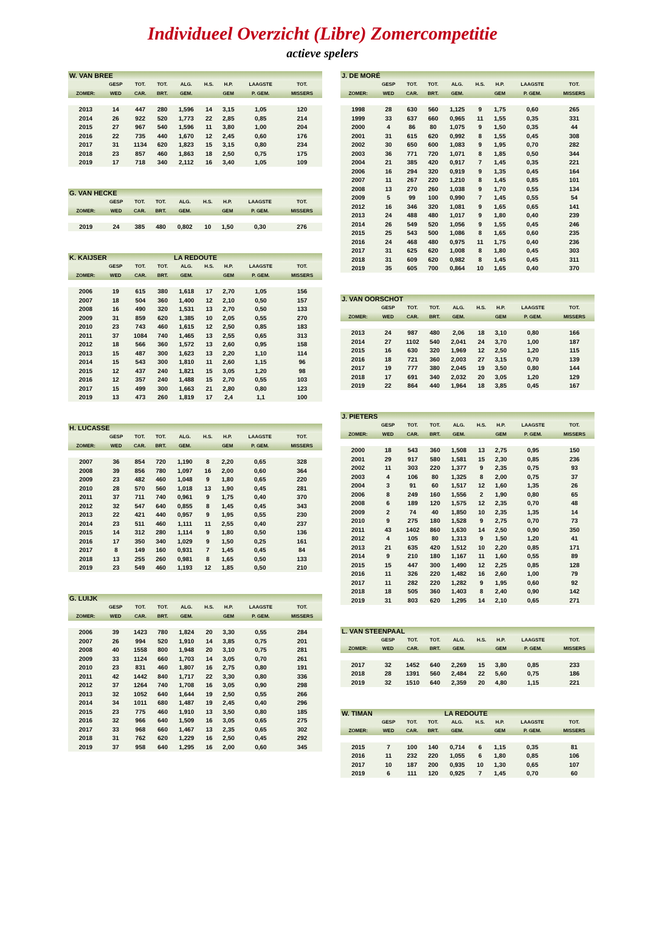Individueel Overzicht (Libre) Zomercompetitie
actieve spelers
| W. VAN BREE | | | | | | | | |
| --- | --- | --- | --- | --- | --- | --- | --- | --- |
| | GESP | TOT. | TOT. | ALG. | H.S. | H.P. | LAAGSTE | TOT. |
| ZOMER: | WED | CAR. | BRT. | GEM. | | GEM | P. GEM. | MISSERS |
| 2013 | 14 | 447 | 280 | 1,596 | 14 | 3,15 | 1,05 | 120 |
| 2014 | 26 | 922 | 520 | 1,773 | 22 | 2,85 | 0,85 | 214 |
| 2015 | 27 | 967 | 540 | 1,596 | 11 | 3,80 | 1,00 | 204 |
| 2016 | 22 | 735 | 440 | 1,670 | 12 | 2,45 | 0,60 | 176 |
| 2017 | 31 | 1134 | 620 | 1,823 | 15 | 3,15 | 0,80 | 234 |
| 2018 | 23 | 857 | 460 | 1,863 | 18 | 2,50 | 0,75 | 175 |
| 2019 | 17 | 718 | 340 | 2,112 | 16 | 3,40 | 1,05 | 109 |
| G. VAN HECKE | | | | | | | | |
| --- | --- | --- | --- | --- | --- | --- | --- | --- |
| | GESP | TOT. | TOT. | ALG. | H.S. | H.P. | LAAGSTE | TOT. |
| ZOMER: | WED | CAR. | BRT. | GEM. | | GEM | P. GEM. | MISSERS |
| 2019 | 24 | 385 | 480 | 0,802 | 10 | 1,50 | 0,30 | 276 |
| K. KAIJSER | | | | LA REDOUTE | | | | |
| --- | --- | --- | --- | --- | --- | --- | --- | --- |
| | GESP | TOT. | TOT. | ALG. | H.S. | H.P. | LAAGSTE | TOT. |
| ZOMER: | WED | CAR. | BRT. | GEM. | | GEM | P. GEM. | MISSERS |
| 2006 | 19 | 615 | 380 | 1,618 | 17 | 2,70 | 1,05 | 156 |
| 2007 | 18 | 504 | 360 | 1,400 | 12 | 2,10 | 0,50 | 157 |
| 2008 | 16 | 490 | 320 | 1,531 | 13 | 2,70 | 0,50 | 133 |
| 2009 | 31 | 859 | 620 | 1,385 | 10 | 2,05 | 0,55 | 270 |
| 2010 | 23 | 743 | 460 | 1,615 | 12 | 2,50 | 0,85 | 183 |
| 2011 | 37 | 1084 | 740 | 1,465 | 13 | 2,55 | 0,65 | 313 |
| 2012 | 18 | 566 | 360 | 1,572 | 13 | 2,60 | 0,95 | 158 |
| 2013 | 15 | 487 | 300 | 1,623 | 13 | 2,20 | 1,10 | 114 |
| 2014 | 15 | 543 | 300 | 1,810 | 11 | 2,60 | 1,15 | 96 |
| 2015 | 12 | 437 | 240 | 1,821 | 15 | 3,05 | 1,20 | 98 |
| 2016 | 12 | 357 | 240 | 1,488 | 15 | 2,70 | 0,55 | 103 |
| 2017 | 15 | 499 | 300 | 1,663 | 21 | 2,80 | 0,80 | 123 |
| 2019 | 13 | 473 | 260 | 1,819 | 17 | 2,4 | 1,1 | 100 |
| H. LUCASSE | | | | | | | | |
| --- | --- | --- | --- | --- | --- | --- | --- | --- |
| | GESP | TOT. | TOT. | ALG. | H.S. | H.P. | LAAGSTE | TOT. |
| ZOMER: | WED | CAR. | BRT. | GEM. | | GEM | P. GEM. | MISSERS |
| 2007 | 36 | 854 | 720 | 1,190 | 8 | 2,20 | 0,65 | 328 |
| 2008 | 39 | 856 | 780 | 1,097 | 16 | 2,00 | 0,60 | 364 |
| 2009 | 23 | 482 | 460 | 1,048 | 9 | 1,80 | 0,65 | 220 |
| 2010 | 28 | 570 | 560 | 1,018 | 13 | 1,90 | 0,45 | 281 |
| 2011 | 37 | 711 | 740 | 0,961 | 9 | 1,75 | 0,40 | 370 |
| 2012 | 32 | 547 | 640 | 0,855 | 8 | 1,45 | 0,45 | 343 |
| 2013 | 22 | 421 | 440 | 0,957 | 9 | 1,95 | 0,55 | 230 |
| 2014 | 23 | 511 | 460 | 1,111 | 11 | 2,55 | 0,40 | 237 |
| 2015 | 14 | 312 | 280 | 1,114 | 9 | 1,80 | 0,50 | 136 |
| 2016 | 17 | 350 | 340 | 1,029 | 9 | 1,50 | 0,25 | 161 |
| 2017 | 8 | 149 | 160 | 0,931 | 7 | 1,45 | 0,45 | 84 |
| 2018 | 13 | 255 | 260 | 0,981 | 8 | 1,65 | 0,50 | 133 |
| 2019 | 23 | 549 | 460 | 1,193 | 12 | 1,85 | 0,50 | 210 |
| G. LUIJK | | | | | | | | |
| --- | --- | --- | --- | --- | --- | --- | --- | --- |
| | GESP | TOT. | TOT. | ALG. | H.S. | H.P. | LAAGSTE | TOT. |
| ZOMER: | WED | CAR. | BRT. | GEM. | | GEM | P. GEM. | MISSERS |
| 2006 | 39 | 1423 | 780 | 1,824 | 20 | 3,30 | 0,55 | 284 |
| 2007 | 26 | 994 | 520 | 1,910 | 14 | 3,85 | 0,75 | 201 |
| 2008 | 40 | 1558 | 800 | 1,948 | 20 | 3,10 | 0,75 | 281 |
| 2009 | 33 | 1124 | 660 | 1,703 | 14 | 3,05 | 0,70 | 261 |
| 2010 | 23 | 831 | 460 | 1,807 | 16 | 2,75 | 0,80 | 191 |
| 2011 | 42 | 1442 | 840 | 1,717 | 22 | 3,30 | 0,80 | 336 |
| 2012 | 37 | 1264 | 740 | 1,708 | 16 | 3,05 | 0,90 | 298 |
| 2013 | 32 | 1052 | 640 | 1,644 | 19 | 2,50 | 0,55 | 266 |
| 2014 | 34 | 1011 | 680 | 1,487 | 19 | 2,45 | 0,40 | 296 |
| 2015 | 23 | 775 | 460 | 1,910 | 13 | 3,50 | 0,80 | 185 |
| 2016 | 32 | 966 | 640 | 1,509 | 16 | 3,05 | 0,65 | 275 |
| 2017 | 33 | 968 | 660 | 1,467 | 13 | 2,35 | 0,65 | 302 |
| 2018 | 31 | 762 | 620 | 1,229 | 16 | 2,50 | 0,45 | 292 |
| 2019 | 37 | 958 | 640 | 1,295 | 16 | 2,00 | 0,60 | 345 |
| J. DE MORÉ | | | | | | | | |
| --- | --- | --- | --- | --- | --- | --- | --- | --- |
| | GESP | TOT. | TOT. | ALG. | H.S. | H.P. | LAAGSTE | TOT. |
| ZOMER: | WED | CAR. | BRT. | GEM. | | GEM | P. GEM. | MISSERS |
| 1998 | 28 | 630 | 560 | 1,125 | 9 | 1,75 | 0,60 | 265 |
| 1999 | 33 | 637 | 660 | 0,965 | 11 | 1,55 | 0,35 | 331 |
| 2000 | 4 | 86 | 80 | 1,075 | 9 | 1,50 | 0,35 | 44 |
| 2001 | 31 | 615 | 620 | 0,992 | 8 | 1,55 | 0,45 | 308 |
| 2002 | 30 | 650 | 600 | 1,083 | 9 | 1,95 | 0,70 | 282 |
| 2003 | 36 | 771 | 720 | 1,071 | 8 | 1,85 | 0,50 | 344 |
| 2004 | 21 | 385 | 420 | 0,917 | 7 | 1,45 | 0,35 | 221 |
| 2006 | 16 | 294 | 320 | 0,919 | 9 | 1,35 | 0,45 | 164 |
| 2007 | 11 | 267 | 220 | 1,210 | 8 | 1,45 | 0,85 | 101 |
| 2008 | 13 | 270 | 260 | 1,038 | 9 | 1,70 | 0,55 | 134 |
| 2009 | 5 | 99 | 100 | 0,990 | 7 | 1,45 | 0,55 | 54 |
| 2012 | 16 | 346 | 320 | 1,081 | 9 | 1,65 | 0,65 | 141 |
| 2013 | 24 | 488 | 480 | 1,017 | 9 | 1,80 | 0,40 | 239 |
| 2014 | 26 | 549 | 520 | 1,056 | 9 | 1,55 | 0,45 | 246 |
| 2015 | 25 | 543 | 500 | 1,086 | 8 | 1,65 | 0,60 | 235 |
| 2016 | 24 | 468 | 480 | 0,975 | 11 | 1,75 | 0,40 | 236 |
| 2017 | 31 | 625 | 620 | 1,008 | 8 | 1,80 | 0,45 | 303 |
| 2018 | 31 | 609 | 620 | 0,982 | 8 | 1,45 | 0,45 | 311 |
| 2019 | 35 | 605 | 700 | 0,864 | 10 | 1,65 | 0,40 | 370 |
| J. VAN OORSCHOT | | | | | | | | |
| --- | --- | --- | --- | --- | --- | --- | --- | --- |
| | GESP | TOT. | TOT. | ALG. | H.S. | H.P. | LAAGSTE | TOT. |
| ZOMER: | WED | CAR. | BRT. | GEM. | | GEM | P. GEM. | MISSERS |
| 2013 | 24 | 987 | 480 | 2,06 | 18 | 3,10 | 0,80 | 166 |
| 2014 | 27 | 1102 | 540 | 2,041 | 24 | 3,70 | 1,00 | 187 |
| 2015 | 16 | 630 | 320 | 1,969 | 12 | 2,50 | 1,20 | 115 |
| 2016 | 18 | 721 | 360 | 2,003 | 27 | 3,15 | 0,70 | 139 |
| 2017 | 19 | 777 | 380 | 2,045 | 19 | 3,50 | 0,80 | 144 |
| 2018 | 17 | 691 | 340 | 2,032 | 20 | 3,05 | 1,20 | 129 |
| 2019 | 22 | 864 | 440 | 1,964 | 18 | 3,85 | 0,45 | 167 |
| J. PIETERS | | | | | | | | |
| --- | --- | --- | --- | --- | --- | --- | --- | --- |
| | GESP | TOT. | TOT. | ALG. | H.S. | H.P. | LAAGSTE | TOT. |
| ZOMER: | WED | CAR. | BRT. | GEM. | | GEM | P. GEM. | MISSERS |
| 2000 | 18 | 543 | 360 | 1,508 | 13 | 2,75 | 0,95 | 150 |
| 2001 | 29 | 917 | 580 | 1,581 | 15 | 2,30 | 0,85 | 236 |
| 2002 | 11 | 303 | 220 | 1,377 | 9 | 2,35 | 0,75 | 93 |
| 2003 | 4 | 106 | 80 | 1,325 | 8 | 2,00 | 0,75 | 37 |
| 2004 | 3 | 91 | 60 | 1,517 | 12 | 1,60 | 1,35 | 26 |
| 2006 | 8 | 249 | 160 | 1,556 | 2 | 1,90 | 0,80 | 65 |
| 2008 | 6 | 189 | 120 | 1,575 | 12 | 2,35 | 0,70 | 48 |
| 2009 | 2 | 74 | 40 | 1,850 | 10 | 2,35 | 1,35 | 14 |
| 2010 | 9 | 275 | 180 | 1,528 | 9 | 2,75 | 0,70 | 73 |
| 2011 | 43 | 1402 | 860 | 1,630 | 14 | 2,50 | 0,90 | 350 |
| 2012 | 4 | 105 | 80 | 1,313 | 9 | 1,50 | 1,20 | 41 |
| 2013 | 21 | 635 | 420 | 1,512 | 10 | 2,20 | 0,85 | 171 |
| 2014 | 9 | 210 | 180 | 1,167 | 11 | 1,60 | 0,55 | 89 |
| 2015 | 15 | 447 | 300 | 1,490 | 12 | 2,25 | 0,85 | 128 |
| 2016 | 11 | 326 | 220 | 1,482 | 16 | 2,60 | 1,00 | 79 |
| 2017 | 11 | 282 | 220 | 1,282 | 9 | 1,95 | 0,60 | 92 |
| 2018 | 18 | 505 | 360 | 1,403 | 8 | 2,40 | 0,90 | 142 |
| 2019 | 31 | 803 | 620 | 1,295 | 14 | 2,10 | 0,65 | 271 |
| L. VAN STEENPAAL | | | | | | | | |
| --- | --- | --- | --- | --- | --- | --- | --- | --- |
| | GESP | TOT. | TOT. | ALG. | H.S. | H.P. | LAAGSTE | TOT. |
| ZOMER: | WED | CAR. | BRT. | GEM. | | GEM | P. GEM. | MISSERS |
| 2017 | 32 | 1452 | 640 | 2,269 | 15 | 3,80 | 0,85 | 233 |
| 2018 | 28 | 1391 | 560 | 2,484 | 22 | 5,60 | 0,75 | 186 |
| 2019 | 32 | 1510 | 640 | 2,359 | 20 | 4,80 | 1,15 | 221 |
| W. TIMAN | | | | LA REDOUTE | | | | |
| --- | --- | --- | --- | --- | --- | --- | --- | --- |
| | GESP | TOT. | TOT. | ALG. | H.S. | H.P. | LAAGSTE | TOT. |
| ZOMER: | WED | CAR. | BRT. | GEM. | | GEM | P. GEM. | MISSERS |
| 2015 | 7 | 100 | 140 | 0,714 | 6 | 1,15 | 0,35 | 81 |
| 2016 | 11 | 232 | 220 | 1,055 | 6 | 1,80 | 0,85 | 106 |
| 2017 | 10 | 187 | 200 | 0,935 | 10 | 1,30 | 0,65 | 107 |
| 2019 | 6 | 111 | 120 | 0,925 | 7 | 1,45 | 0,70 | 60 |